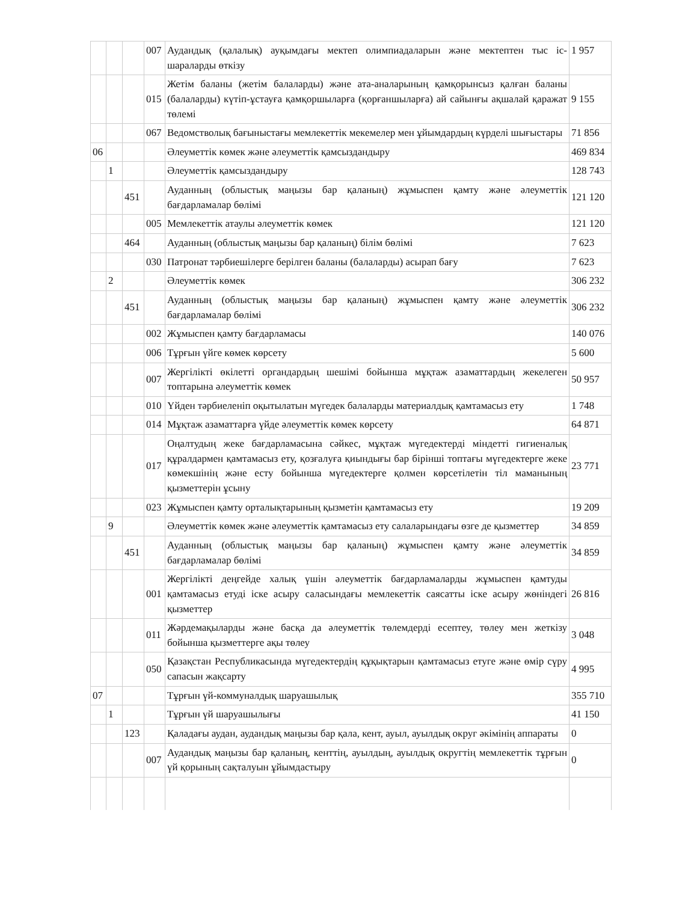| | | | 007 | Аудандық (қалалық) ауқымдағы мектеп олимпиадаларын және мектептен тыс іс-шараларды өткізу | 1 957 |
| | | | 015 | Жетім баланы (жетім балаларды) және ата-аналарының қамқорынсыз қалған баланы (балаларды) күтіп-ұстауға қамқоршыларға (қорғаншыларға) ай сайынғы ақшалай қаражат төлемі | 9 155 |
| | | | 067 | Ведомстволық бағыныстағы мемлекеттік мекемелер мен ұйымдардың күрделі шығыстары | 71 856 |
| 06 | | | | Әлеуметтік көмек және әлеуметтік қамсыздандыру | 469 834 |
| | 1 | | | Әлеуметтік қамсыздандыру | 128 743 |
| | | 451 | | Ауданның (облыстық маңызы бар қаланың) жұмыспен қамту және әлеуметтік бағдарламалар бөлімі | 121 120 |
| | | | 005 | Мемлекеттік атаулы әлеуметтік көмек | 121 120 |
| | | 464 | | Ауданның (облыстық маңызы бар қаланың) білім бөлімі | 7 623 |
| | | | 030 | Патронат тәрбиешілерге берілген баланы (балаларды) асырап бағу | 7 623 |
| | 2 | | | Әлеуметтік көмек | 306 232 |
| | | 451 | | Ауданның (облыстық маңызы бар қаланың) жұмыспен қамту және әлеуметтік бағдарламалар бөлімі | 306 232 |
| | | | 002 | Жұмыспен қамту бағдарламасы | 140 076 |
| | | | 006 | Тұрғын үйге көмек көрсету | 5 600 |
| | | | 007 | Жергілікті өкілетті органдардың шешімі бойынша мұқтаж азаматтардың жекелеген топтарына әлеуметтік көмек | 50 957 |
| | | | 010 | Үйден тәрбиеленіп оқытылатын мүгедек балаларды материалдық қамтамасыз ету | 1 748 |
| | | | 014 | Мұқтаж азаматтарға үйде әлеуметтік көмек көрсету | 64 871 |
| | | | 017 | Оңалтудың жеке бағдарламасына сәйкес, мұқтаж мүгедектерді міндетті гигиеналық құралдармен қамтамасыз ету, қозғалуға қиындығы бар бірінші топтағы мүгедектерге жеке көмекшінің және есту бойынша мүгедектерге қолмен көрсетілетін тіл маманының қызметтерін ұсыну | 23 771 |
| | | | 023 | Жұмыспен қамту орталықтарының қызметін қамтамасыз ету | 19 209 |
| | 9 | | | Әлеуметтік көмек және әлеуметтік қамтамасыз ету салаларындағы өзге де қызметтер | 34 859 |
| | | 451 | | Ауданның (облыстық маңызы бар қаланың) жұмыспен қамту және әлеуметтік бағдарламалар бөлімі | 34 859 |
| | | | 001 | Жергілікті деңгейде халық үшін әлеуметтік бағдарламаларды жұмыспен қамтуды қамтамасыз етуді іске асыру саласындағы мемлекеттік саясатты іске асыру жөніндегі қызметтер | 26 816 |
| | | | 011 | Жәрдемақыларды және басқа да әлеуметтік төлемдерді есептеу, төлеу мен жеткізу бойынша қызметтерге ақы төлеу | 3 048 |
| | | | 050 | Қазақстан Республикасында мүгедектердің құқықтарын қамтамасыз етуге және өмір сүру сапасын жақсарту | 4 995 |
| 07 | | | | Тұрғын үй-коммуналдық шаруашылық | 355 710 |
| | 1 | | | Тұрғын үй шаруашылығы | 41 150 |
| | | 123 | | Қаладағы аудан, аудандық маңызы бар қала, кент, ауыл, ауылдық округ әкімінің аппараты | 0 |
| | | | 007 | Аудандық маңызы бар қаланың, кенттің, ауылдың, ауылдық округтің мемлекеттік тұрғын үй қорының сақталуын ұйымдастыру | 0 |